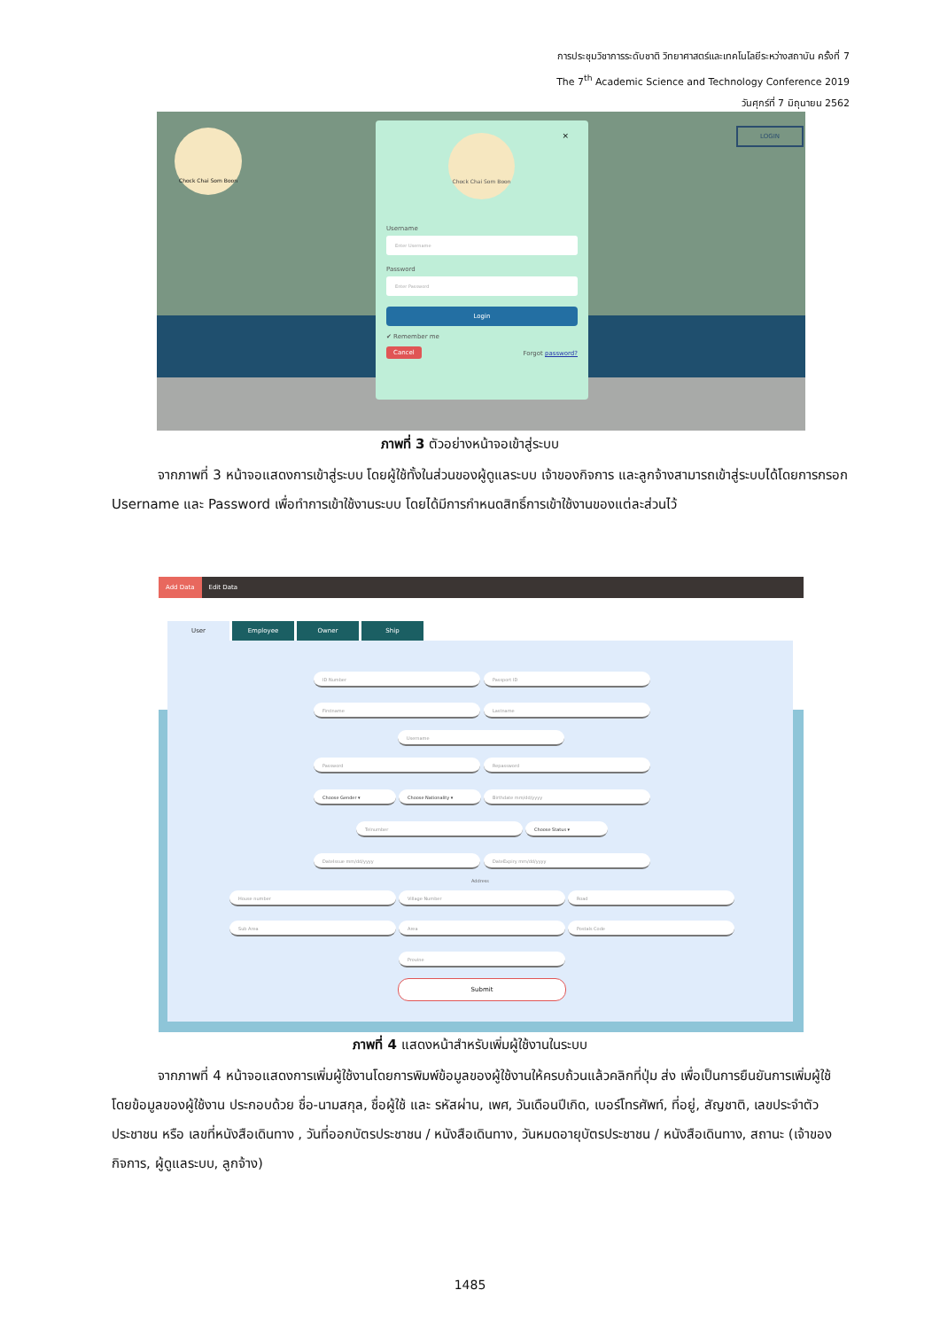การประชุมวิชาการระดับชาติ วิทยาศาสตร์และเทคโนโลยีระหว่างสถาบัน ครั้งที่ 7
The 7<sup>th</sup> Academic Science and Technology Conference 2019
วันศุกร์ที่ 7 มิถุนายน 2562
LOGIN Chock Chai Som Boon
× Chock Chai Som Boon
Username
Enter Username
Password
Enter Password
Login
✔ Remember me
Cancel Forgot password?
ภาพที่ 3 ตัวอย่างหน้าจอเข้าสู่ระบบ
จากภาพที่ 3 หน้าจอแสดงการเข้าสู่ระบบ โดยผู้ใช้ทั้งในส่วนของผู้ดูแลระบบ เจ้าของกิจการ และลูกจ้างสามารถเข้าสู่ระบบได้โดยการกรอก Username และ Password เพื่อทำการเข้าใช้งานระบบ โดยได้มีการกำหนดสิทธิ์การเข้าใช้งานของแต่ละส่วนไว้
Add Data Edit Data
ID Number Passport ID
Firstname Lastname
Username
Password Repassword
Choose Gender ▾ Choose Nationality ▾ Birthdate mm/dd/yyyy
Telnumber Choose Status ▾
DateIssue mm/dd/yyyy DateExpiry mm/dd/yyyy
Address
House number Village Number Road
Sub Area Area Postals Code
Provine
Submit
User Employee Owner Ship
ภาพที่ 4 แสดงหน้าสำหรับเพิ่มผู้ใช้งานในระบบ
จากภาพที่ 4 หน้าจอแสดงการเพิ่มผู้ใช้งานโดยการพิมพ์ข้อมูลของผู้ใช้งานให้ครบถ้วนแล้วคลิกที่ปุ่ม ส่ง เพื่อเป็นการยืนยันการเพิ่มผู้ใช้ โดยข้อมูลของผู้ใช้งาน ประกอบด้วย ชื่อ-นามสกุล, ชื่อผู้ใช้ และ รหัสผ่าน, เพศ, วันเดือนปีเกิด, เบอร์โทรศัพท์, ที่อยู่, สัญชาติ, เลขประจำตัวประชาชน หรือ เลขที่หนังสือเดินทาง , วันที่ออกบัตรประชาชน / หนังสือเดินทาง, วันหมดอายุบัตรประชาชน / หนังสือเดินทาง, สถานะ (เจ้าของกิจการ, ผู้ดูแลระบบ, ลูกจ้าง)
1485